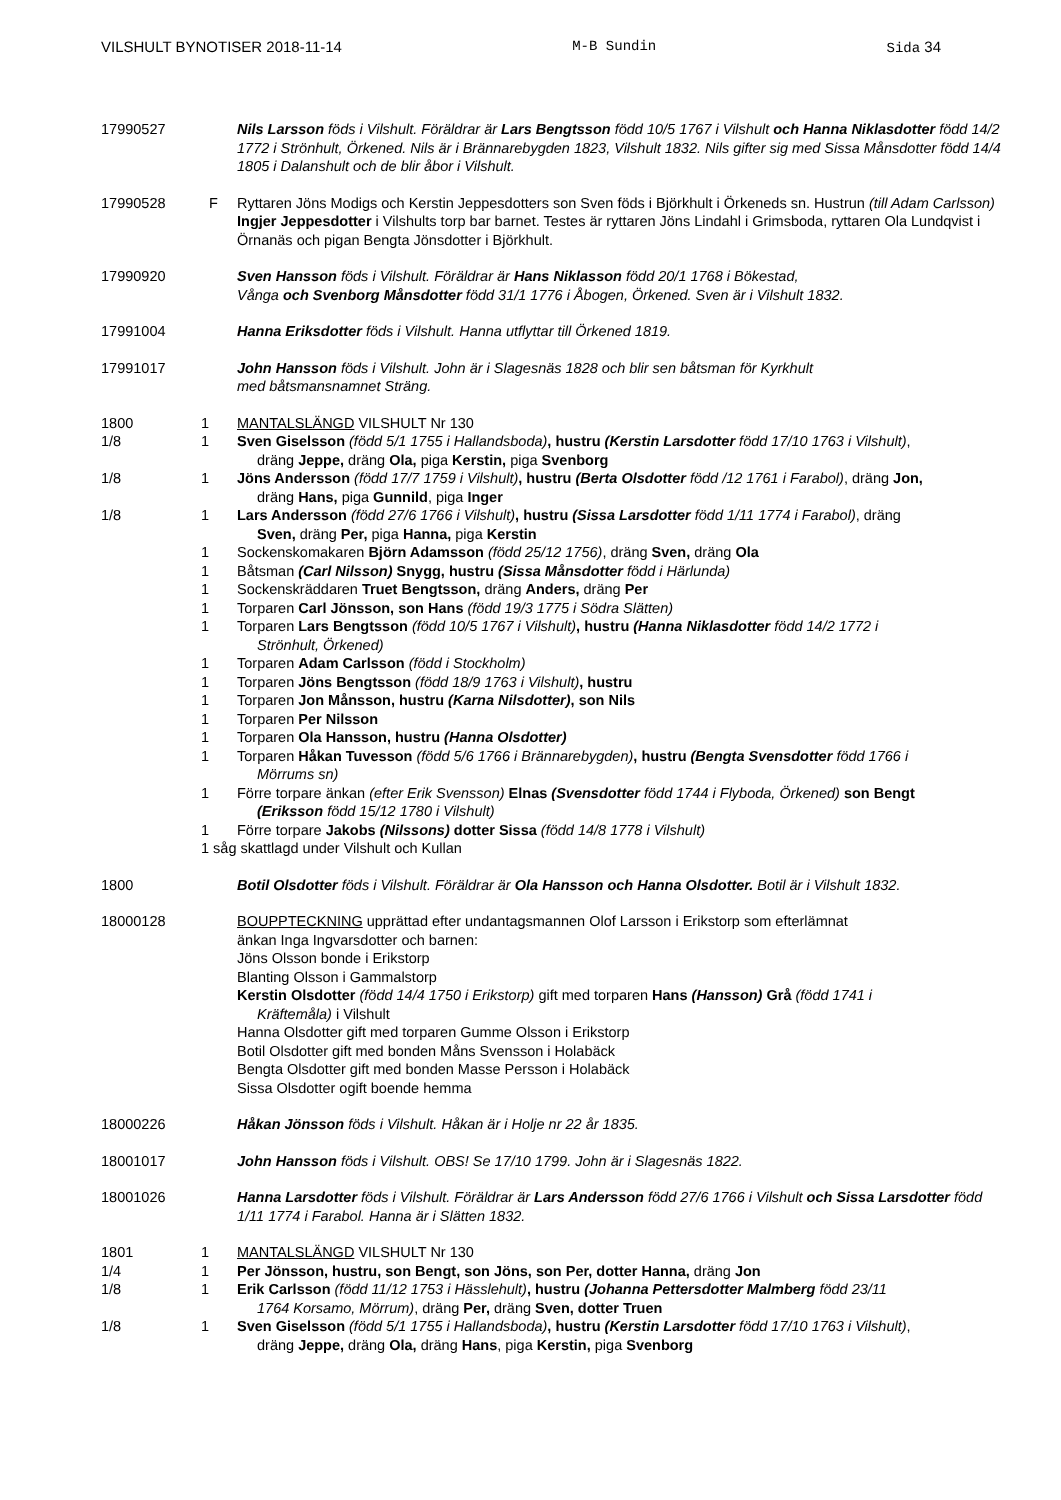VILSHULT BYNOTISER 2018-11-14 M-B Sundin Sida 34
17990527 Nils Larsson föds i Vilshult. Föräldrar är Lars Bengtsson född 10/5 1767 i Vilshult och Hanna Niklasdotter född 14/2 1772 i Strönhult, Örkened. Nils är i Brännarebygden 1823, Vilshult 1832. Nils gifter sig med Sissa Månsdotter född 14/4 1805 i Dalanshult och de blir åbor i Vilshult.
17990528 F Ryttaren Jöns Modigs och Kerstin Jeppesdotters son Sven föds i Björkhult i Örkeneds sn. Hustrun (till Adam Carlsson) Ingjer Jeppesdotter i Vilshults torp bar barnet. Testes är ryttaren Jöns Lindahl i Grimsboda, ryttaren Ola Lundqvist i Örnanäs och pigan Bengta Jönsdotter i Björkhult.
17990920 Sven Hansson föds i Vilshult. Föräldrar är Hans Niklasson född 20/1 1768 i Bökestad,
Vånga och Svenborg Månsdotter född 31/1 1776 i Åbogen, Örkened. Sven är i Vilshult 1832.
17991004 Hanna Eriksdotter föds i Vilshult. Hanna utflyttar till Örkened 1819.
17991017 John Hansson föds i Vilshult. John är i Slagesnäs 1828 och blir sen båtsman för Kyrkhult
med båtsmansnamnet Sträng.
1800 1 MANTALSLÄNGD VILSHULT Nr 130
1/8 1 Sven Giselsson (född 5/1 1755 i Hallandsboda), hustru (Kerstin Larsdotter född 17/10 1763 i Vilshult),
dräng Jeppe, dräng Ola, piga Kerstin, piga Svenborg
1/8 1 Jöns Andersson (född 17/7 1759 i Vilshult), hustru (Berta Olsdotter född /12 1761 i Farabol), dräng Jon,
dräng Hans, piga Gunnild, piga Inger
1/8 1 Lars Andersson (född 27/6 1766 i Vilshult), hustru (Sissa Larsdotter född 1/11 1774 i Farabol), dräng
Sven, dräng Per, piga Hanna, piga Kerstin
1 Sockenskomakaren Björn Adamsson (född 25/12 1756), dräng Sven, dräng Ola
1 Båtsman (Carl Nilsson) Snygg, hustru (Sissa Månsdotter född i Härlunda)
1 Sockenskräddaren Truet Bengtsson, dräng Anders, dräng Per
1 Torparen Carl Jönsson, son Hans (född 19/3 1775 i Södra Slätten)
1 Torparen Lars Bengtsson (född 10/5 1767 i Vilshult), hustru (Hanna Niklasdotter född 14/2 1772 i
Strönhult, Örkened)
1 Torparen Adam Carlsson (född i Stockholm)
1 Torparen Jöns Bengtsson (född 18/9 1763 i Vilshult), hustru
1 Torparen Jon Månsson, hustru (Karna Nilsdotter), son Nils
1 Torparen Per Nilsson
1 Torparen Ola Hansson, hustru (Hanna Olsdotter)
1 Torparen Håkan Tuvesson (född 5/6 1766 i Brännarebygden), hustru (Bengta Svensdotter född 1766 i
Mörrums sn)
1 Förre torpare änkan (efter Erik Svensson) Elnas (Svensdotter född 1744 i Flyboda, Örkened) son Bengt
(Eriksson född 15/12 1780 i Vilshult)
1 Förre torpare Jakobs (Nilssons) dotter Sissa (född 14/8 1778 i Vilshult)
1 såg skattlagd under Vilshult och Kullan
1800 Botil Olsdotter föds i Vilshult. Föräldrar är Ola Hansson och Hanna Olsdotter. Botil är i Vilshult 1832.
18000128 BOUPPTECKNING upprättad efter undantagsmannen Olof Larsson i Erikstorp som efterlämnat
änkan Inga Ingvarsdotter och barnen:
Jöns Olsson bonde i Erikstorp
Blanting Olsson i Gammalstorp
Kerstin Olsdotter (född 14/4 1750 i Erikstorp) gift med torparen Hans (Hansson) Grå (född 1741 i
Kräftemåla) i Vilshult
Hanna Olsdotter gift med torparen Gumme Olsson i Erikstorp
Botil Olsdotter gift med bonden Måns Svensson i Holabäck
Bengta Olsdotter gift med bonden Masse Persson i Holabäck
Sissa Olsdotter ogift boende hemma
18000226 Håkan Jönsson föds i Vilshult. Håkan är i Holje nr 22 år 1835.
18001017 John Hansson föds i Vilshult. OBS! Se 17/10 1799. John är i Slagesnäs 1822.
18001026 Hanna Larsdotter föds i Vilshult. Föräldrar är Lars Andersson född 27/6 1766 i Vilshult och Sissa Larsdotter född 1/11 1774 i Farabol. Hanna är i Slätten 1832.
1801 1 MANTALSLÄNGD VILSHULT Nr 130
1/4 1 Per Jönsson, hustru, son Bengt, son Jöns, son Per, dotter Hanna, dräng Jon
1/8 1 Erik Carlsson (född 11/12 1753 i Hässlehult), hustru (Johanna Pettersdotter Malmberg född 23/11
1764 Korsamo, Mörrum), dräng Per, dräng Sven, dotter Truen
1/8 1 Sven Giselsson (född 5/1 1755 i Hallandsboda), hustru (Kerstin Larsdotter född 17/10 1763 i Vilshult),
dräng Jeppe, dräng Ola, dräng Hans, piga Kerstin, piga Svenborg